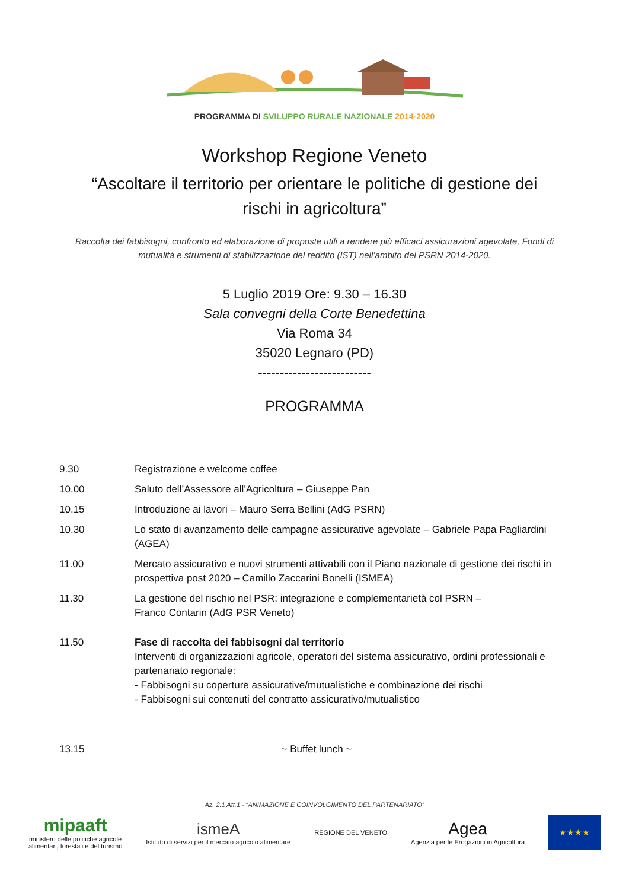PROGRAMMA DI SVILUPPO RURALE NAZIONALE 2014-2020
Workshop Regione Veneto
“Ascoltare il territorio per orientare le politiche di gestione dei rischi in agricoltura”
Raccolta dei fabbisogni, confronto ed elaborazione di proposte utili a rendere più efficaci assicurazioni agevolate, Fondi di mutualità e strumenti di stabilizzazione del reddito (IST) nell’ambito del PSRN 2014-2020.
5 Luglio 2019 Ore: 9.30 – 16.30
Sala convegni della Corte Benedettina
Via Roma 34
35020 Legnaro (PD)
--------------------------
PROGRAMMA
9.30 Registrazione e welcome coffee
10.00 Saluto dell’Assessore all’Agricoltura – Giuseppe Pan
10.15 Introduzione ai lavori – Mauro Serra Bellini (AdG PSRN)
10.30 Lo stato di avanzamento delle campagne assicurative agevolate – Gabriele Papa Pagliardini (AGEA)
11.00 Mercato assicurativo e nuovi strumenti attivabili con il Piano nazionale di gestione dei rischi in prospettiva post 2020 – Camillo Zaccarini Bonelli (ISMEA)
11.30 La gestione del rischio nel PSR: integrazione e complementarietà col PSRN –
Franco Contarin (AdG PSR Veneto)
11.50 Fase di raccolta dei fabbisogni dal territorio
Interventi di organizzazioni agricole, operatori del sistema assicurativo, ordini professionali e partenariato regionale:
- Fabbisogni su coperture assicurative/mutualistiche e combinazione dei rischi
- Fabbisogni sui contenuti del contratto assicurativo/mutualistico
13.15 ~ Buffet lunch ~
Az. 2.1 Att.1 - “ANIMAZIONE E COINVOLGIMENTO DEL PARTENARIATO”
mipaaft
ministero delle politiche agricole
alimentari, forestali e del turismo
ismeA
Istituto di servizi per il mercato agricolo alimentare
REGIONE DEL VENETO
Agea
Agenzia per le Erogazioni in Agricoltura
★★★★